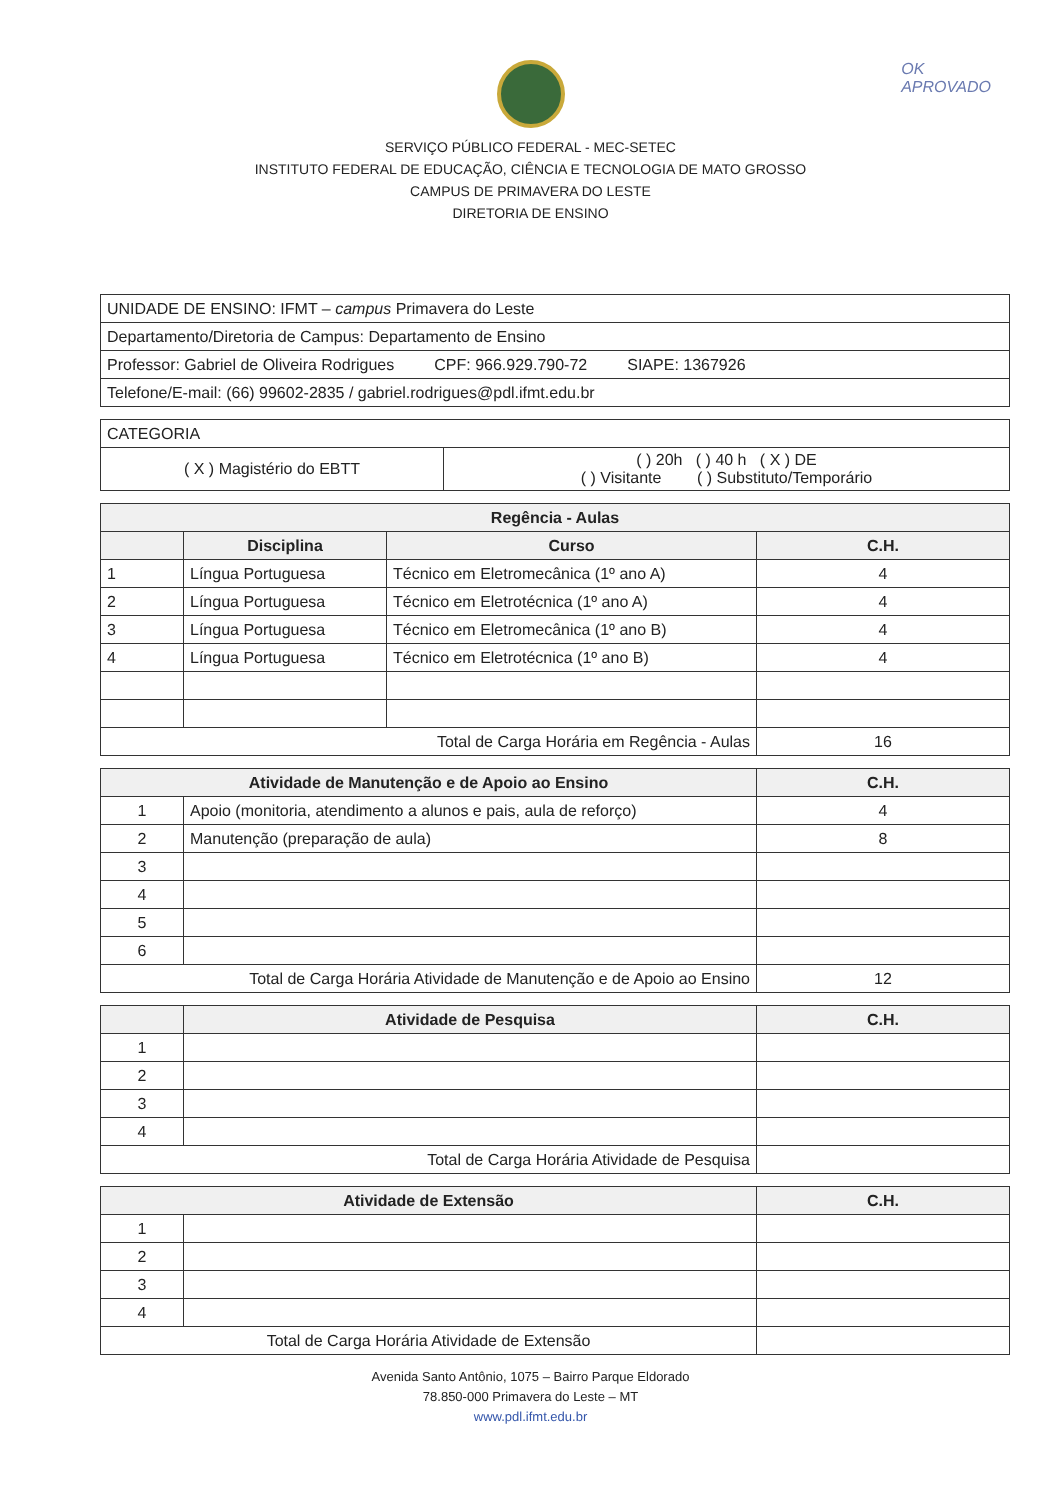OK
APROVADO
SERVIÇO PÚBLICO FEDERAL - MEC-SETEC
INSTITUTO FEDERAL DE EDUCAÇÃO, CIÊNCIA E TECNOLOGIA DE MATO GROSSO
CAMPUS DE PRIMAVERA DO LESTE
DIRETORIA DE ENSINO
| UNIDADE DE ENSINO: IFMT – campus Primavera do Leste |
| Departamento/Diretoria de Campus: Departamento de Ensino |
| Professor: Gabriel de Oliveira Rodrigues CPF: 966.929.790-72 SIAPE: 1367926 |
| Telefone/E-mail: (66) 99602-2835 / gabriel.rodrigues@pdl.ifmt.edu.br |
| CATEGORIA | |
| ( X ) Magistério do EBTT | ( ) 20h ( ) 40 h ( X ) DE ( ) Visitante ( ) Substituto/Temporário |
| Regência - Aulas | | | |
| --- | --- | --- | --- |
| | Disciplina | Curso | C.H. |
| 1 | Língua Portuguesa | Técnico em Eletromecânica (1º ano A) | 4 |
| 2 | Língua Portuguesa | Técnico em Eletrotécnica (1º ano A) | 4 |
| 3 | Língua Portuguesa | Técnico em Eletromecânica (1º ano B) | 4 |
| 4 | Língua Portuguesa | Técnico em Eletrotécnica (1º ano B) | 4 |
| Total de Carga Horária em Regência - Aulas | | | 16 |
| Atividade de Manutenção e de Apoio ao Ensino | | C.H. |
| --- | --- | --- |
| 1 | Apoio (monitoria, atendimento a alunos e pais, aula de reforço) | 4 |
| 2 | Manutenção (preparação de aula) | 8 |
| 3 | | |
| 4 | | |
| 5 | | |
| 6 | | |
| Total de Carga Horária Atividade de Manutenção e de Apoio ao Ensino | | 12 |
| | Atividade de Pesquisa | C.H. |
| --- | --- | --- |
| 1 | | |
| 2 | | |
| 3 | | |
| 4 | | |
| Total de Carga Horária Atividade de Pesquisa | | |
| Atividade de Extensão | | C.H. |
| --- | --- | --- |
| 1 | | |
| 2 | | |
| 3 | | |
| 4 | | |
| Total de Carga Horária Atividade de Extensão | | |
Avenida Santo Antônio, 1075 – Bairro Parque Eldorado
78.850-000 Primavera do Leste – MT
www.pdl.ifmt.edu.br